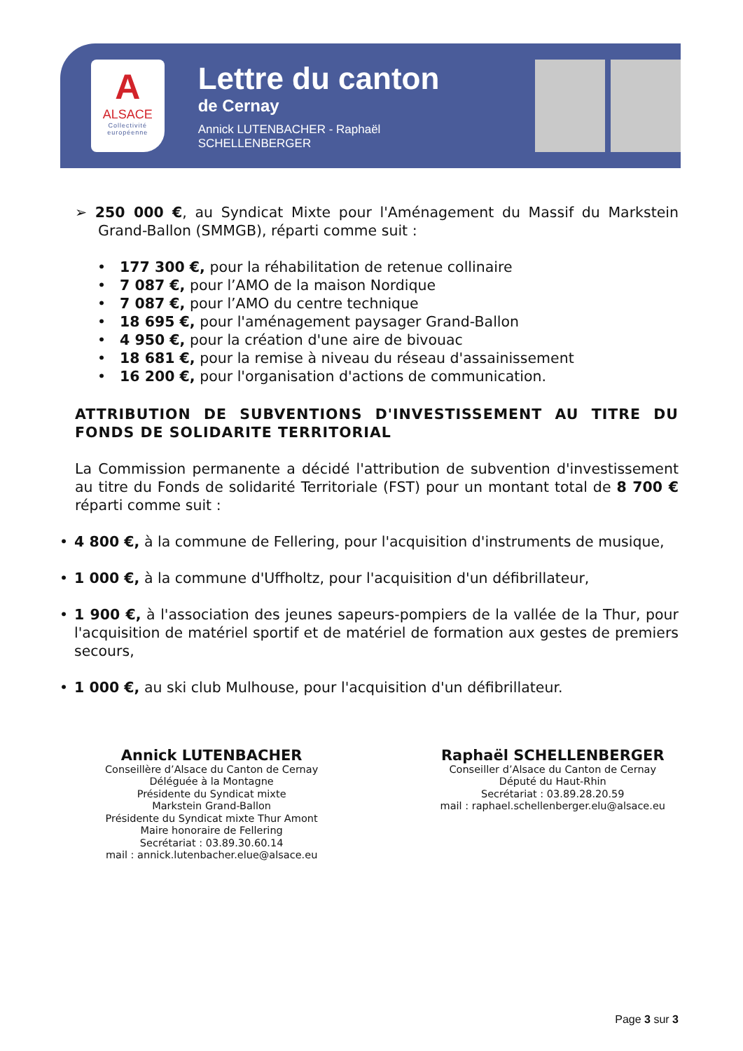A
ALSACE
Collectivité
européenne
Lettre du canton
de Cernay
Annick LUTENBACHER - Raphaël SCHELLENBERGER
➢ 250 000 €, au Syndicat Mixte pour l'Aménagement du Massif du Markstein Grand-Ballon (SMMGB), réparti comme suit :
• 177 300 €, pour la réhabilitation de retenue collinaire
• 7 087 €, pour l’AMO de la maison Nordique
• 7 087 €, pour l’AMO du centre technique
• 18 695 €, pour l'aménagement paysager Grand-Ballon
• 4 950 €, pour la création d'une aire de bivouac
• 18 681 €, pour la remise à niveau du réseau d'assainissement
• 16 200 €, pour l'organisation d'actions de communication.
ATTRIBUTION DE SUBVENTIONS D'INVESTISSEMENT AU TITRE DU FONDS DE SOLIDARITE TERRITORIAL
La Commission permanente a décidé l'attribution de subvention d'investissement au titre du Fonds de solidarité Territoriale (FST) pour un montant total de 8 700 € réparti comme suit :
• 4 800 €, à la commune de Fellering, pour l'acquisition d'instruments de musique,
• 1 000 €, à la commune d'Uffholtz, pour l'acquisition d'un défibrillateur,
• 1 900 €, à l'association des jeunes sapeurs-pompiers de la vallée de la Thur, pour l'acquisition de matériel sportif et de matériel de formation aux gestes de premiers secours,
• 1 000 €, au ski club Mulhouse, pour l'acquisition d'un défibrillateur.
Annick LUTENBACHER
Conseillère d’Alsace du Canton de Cernay
Déléguée à la Montagne
Présidente du Syndicat mixte
Markstein Grand-Ballon
Présidente du Syndicat mixte Thur Amont
Maire honoraire de Fellering
Secrétariat : 03.89.30.60.14
mail : annick.lutenbacher.elue@alsace.eu
Raphaël SCHELLENBERGER
Conseiller d’Alsace du Canton de Cernay
Député du Haut-Rhin
Secrétariat : 03.89.28.20.59
mail : raphael.schellenberger.elu@alsace.eu
Page 3 sur 3